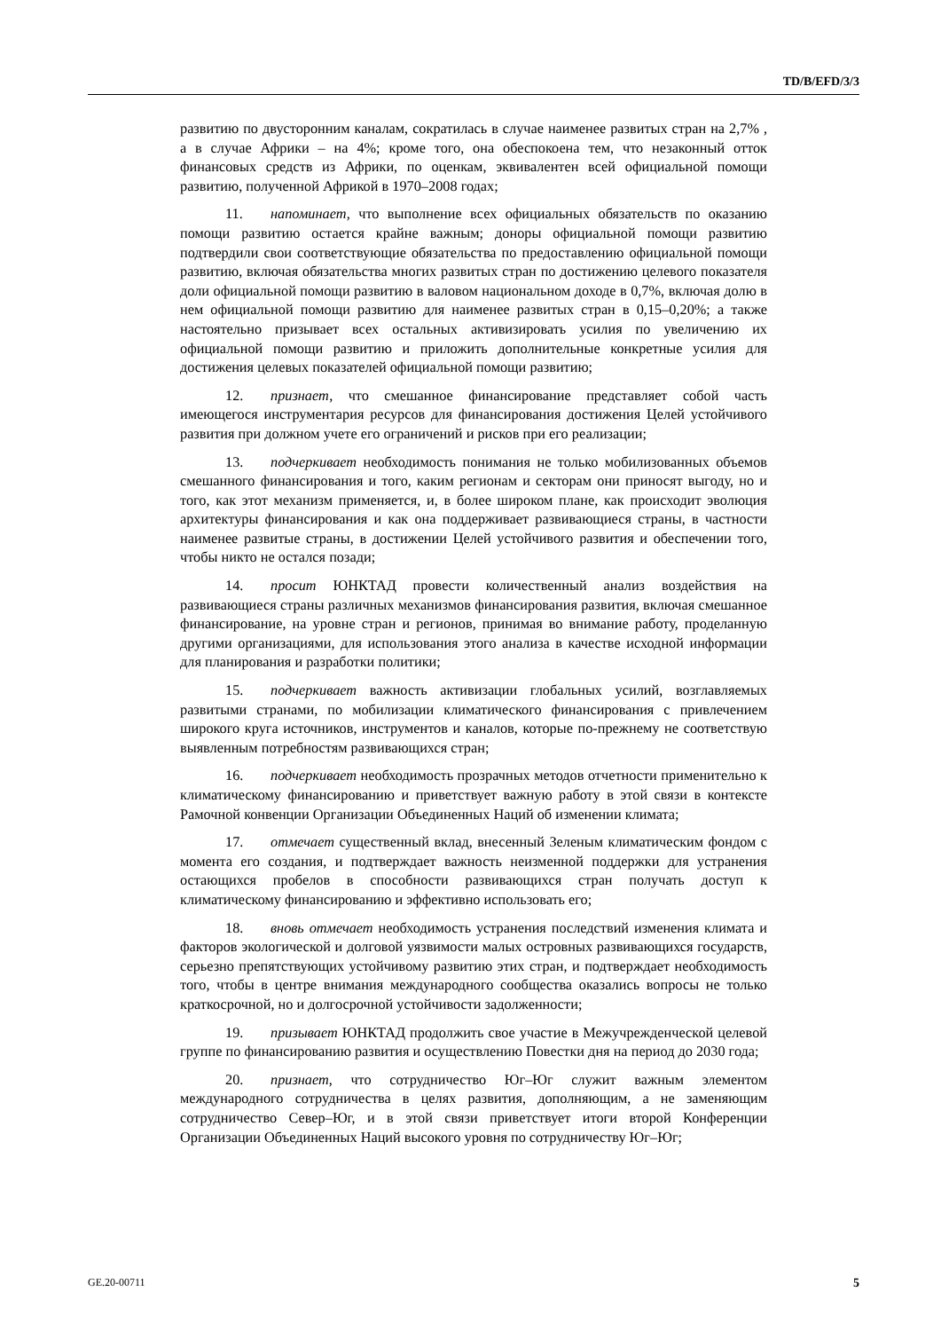TD/B/EFD/3/3
развитию по двусторонним каналам, сократилась в случае наименее развитых стран на 2,7% , а в случае Африки – на 4%; кроме того, она обеспокоена тем, что незаконный отток финансовых средств из Африки, по оценкам, эквивалентен всей официальной помощи развитию, полученной Африкой в 1970–2008 годах;
11. напоминает, что выполнение всех официальных обязательств по оказанию помощи развитию остается крайне важным; доноры официальной помощи развитию подтвердили свои соответствующие обязательства по предоставлению официальной помощи развитию, включая обязательства многих развитых стран по достижению целевого показателя доли официальной помощи развитию в валовом национальном доходе в 0,7%, включая долю в нем официальной помощи развитию для наименее развитых стран в 0,15–0,20%; а также настоятельно призывает всех остальных активизировать усилия по увеличению их официальной помощи развитию и приложить дополнительные конкретные усилия для достижения целевых показателей официальной помощи развитию;
12. признает, что смешанное финансирование представляет собой часть имеющегося инструментария ресурсов для финансирования достижения Целей устойчивого развития при должном учете его ограничений и рисков при его реализации;
13. подчеркивает необходимость понимания не только мобилизованных объемов смешанного финансирования и того, каким регионам и секторам они приносят выгоду, но и того, как этот механизм применяется, и, в более широком плане, как происходит эволюция архитектуры финансирования и как она поддерживает развивающиеся страны, в частности наименее развитые страны, в достижении Целей устойчивого развития и обеспечении того, чтобы никто не остался позади;
14. просит ЮНКТАД провести количественный анализ воздействия на развивающиеся страны различных механизмов финансирования развития, включая смешанное финансирование, на уровне стран и регионов, принимая во внимание работу, проделанную другими организациями, для использования этого анализа в качестве исходной информации для планирования и разработки политики;
15. подчеркивает важность активизации глобальных усилий, возглавляемых развитыми странами, по мобилизации климатического финансирования с привлечением широкого круга источников, инструментов и каналов, которые по-прежнему не соответствую выявленным потребностям развивающихся стран;
16. подчеркивает необходимость прозрачных методов отчетности применительно к климатическому финансированию и приветствует важную работу в этой связи в контексте Рамочной конвенции Организации Объединенных Наций об изменении климата;
17. отмечает существенный вклад, внесенный Зеленым климатическим фондом с момента его создания, и подтверждает важность неизменной поддержки для устранения остающихся пробелов в способности развивающихся стран получать доступ к климатическому финансированию и эффективно использовать его;
18. вновь отмечает необходимость устранения последствий изменения климата и факторов экологической и долговой уязвимости малых островных развивающихся государств, серьезно препятствующих устойчивому развитию этих стран, и подтверждает необходимость того, чтобы в центре внимания международного сообщества оказались вопросы не только краткосрочной, но и долгосрочной устойчивости задолженности;
19. призывает ЮНКТАД продолжить свое участие в Межучрежденческой целевой группе по финансированию развития и осуществлению Повестки дня на период до 2030 года;
20. признает, что сотрудничество Юг–Юг служит важным элементом международного сотрудничества в целях развития, дополняющим, а не заменяющим сотрудничество Север–Юг, и в этой связи приветствует итоги второй Конференции Организации Объединенных Наций высокого уровня по сотрудничеству Юг–Юг;
GE.20-00711 5